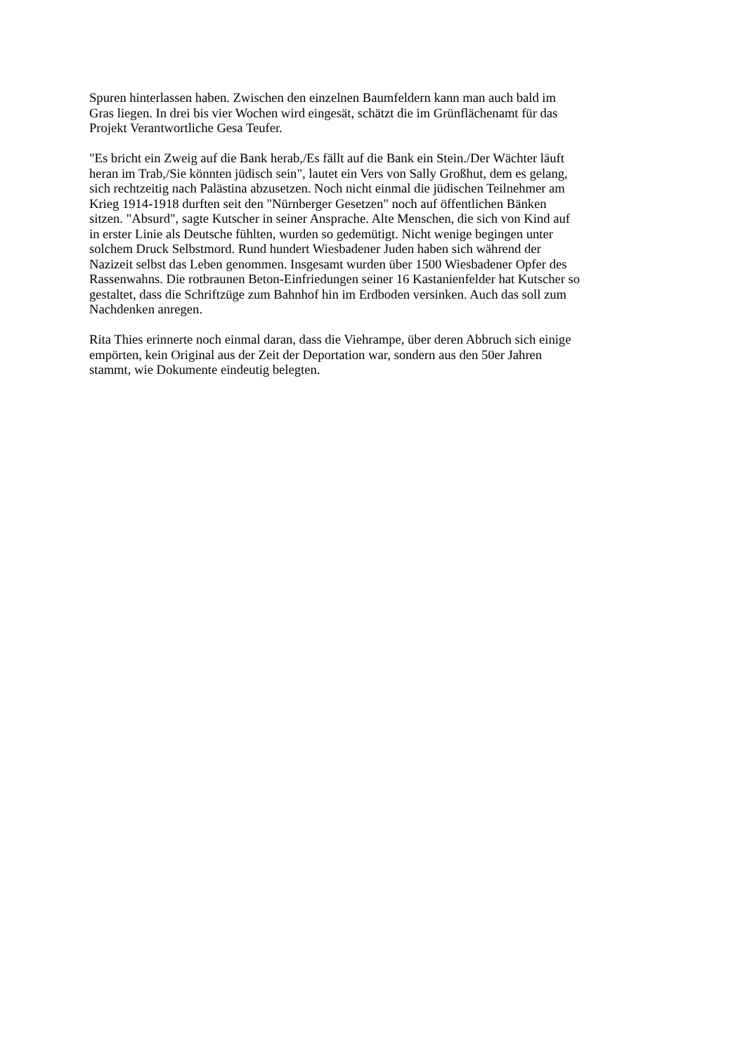Spuren hinterlassen haben. Zwischen den einzelnen Baumfeldern kann man auch bald im
Gras liegen. In drei bis vier Wochen wird eingesät, schätzt die im Grünflächenamt für das
Projekt Verantwortliche Gesa Teufer.
"Es bricht ein Zweig auf die Bank herab,/Es fällt auf die Bank ein Stein./Der Wächter läuft
heran im Trab,/Sie könnten jüdisch sein", lautet ein Vers von Sally Großhut, dem es gelang,
sich rechtzeitig nach Palästina abzusetzen. Noch nicht einmal die jüdischen Teilnehmer am
Krieg 1914-1918 durften seit den "Nürnberger Gesetzen" noch auf öffentlichen Bänken
sitzen. "Absurd", sagte Kutscher in seiner Ansprache. Alte Menschen, die sich von Kind auf
in erster Linie als Deutsche fühlten, wurden so gedemütigt. Nicht wenige begingen unter
solchem Druck Selbstmord. Rund hundert Wiesbadener Juden haben sich während der
Nazizeit selbst das Leben genommen. Insgesamt wurden über 1500 Wiesbadener Opfer des
Rassenwahns. Die rotbraunen Beton-Einfriedungen seiner 16 Kastanienfelder hat Kutscher so
gestaltet, dass die Schriftzüge zum Bahnhof hin im Erdboden versinken. Auch das soll zum
Nachdenken anregen.
Rita Thies erinnerte noch einmal daran, dass die Viehrampe, über deren Abbruch sich einige
empörten, kein Original aus der Zeit der Deportation war, sondern aus den 50er Jahren
stammt, wie Dokumente eindeutig belegten.